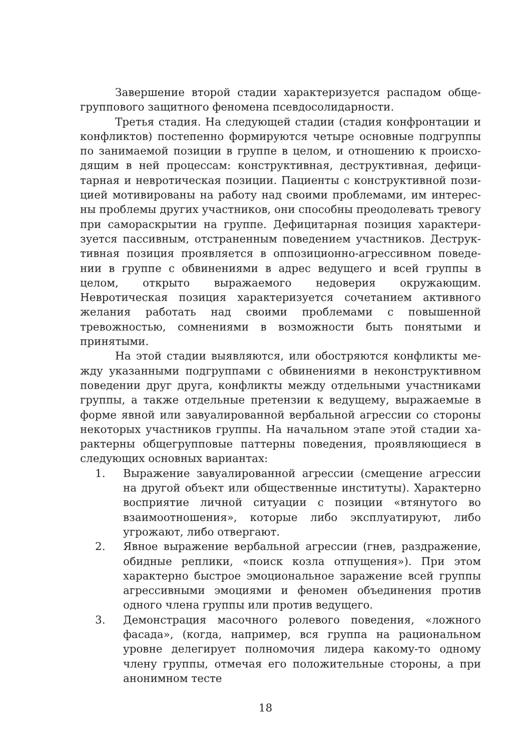Завершение второй стадии характеризуется распадом обще­группового защитного феномена псевдосолидарности.
Третья стадия. На следующей стадии (стадия конфронтации и конфликтов) постепенно формируются четыре основные подгруппы по занимаемой позиции в группе в целом, и отношению к происхо­дящим в ней процессам: конструктивная, деструктивная, дефици­тарная и невротическая позиции. Пациенты с конструктивной пози­цией мотивированы на работу над своими проблемами, им интерес­ны проблемы других участников, они способны преодолевать трево­гу при самораскрытии на группе. Дефицитарная позиция характери­зуется пассивным, отстраненным поведением участников. Деструк­тивная позиция проявляется в оппозиционно-агрессивном поведе­нии в группе с обвинениями в адрес ведущего и всей группы в целом, открыто выражаемого недоверия окружающим. Невротическая по­зиция характеризуется сочетанием активного желания работать над своими проблемами с повышенной тревожностью, сомнениями в возможности быть понятыми и принятыми.
На этой стадии выявляются, или обостряются конфликты ме­жду указанными подгруппами с обвинениями в неконструктивном поведении друг друга, конфликты между отдельными участниками группы, а также отдельные претензии к ведущему, выражаемые в форме явной или завуалированной вербальной агрессии со стороны некоторых участников группы. На начальном этапе этой стадии ха­рактерны общегрупповые паттерны поведения, проявляющиеся в следующих основных вариантах:
1. Выражение завуалированной агрессии (смещение агрессии на другой объект или общественные институты). Характерно восприятие личной ситуации с позиции «втянутого во взаимо­отношения», которые либо эксплуатируют, либо угрожают, либо отвергают.
2. Явное выражение вербальной агрессии (гнев, раздражение, обидные реплики, «поиск козла отпущения»). При этом харак­терно быстрое эмоциональное заражение всей группы агрес­сивными эмоциями и феномен объединения против одного члена группы или против ведущего.
3. Демонстрация масочного ролевого поведения, «ложного фаса­да», (когда, например, вся группа на рациональном уровне де­легирует полномочия лидера какому-то одному члену группы, отмечая его положительные стороны, а при анонимном тесте
18